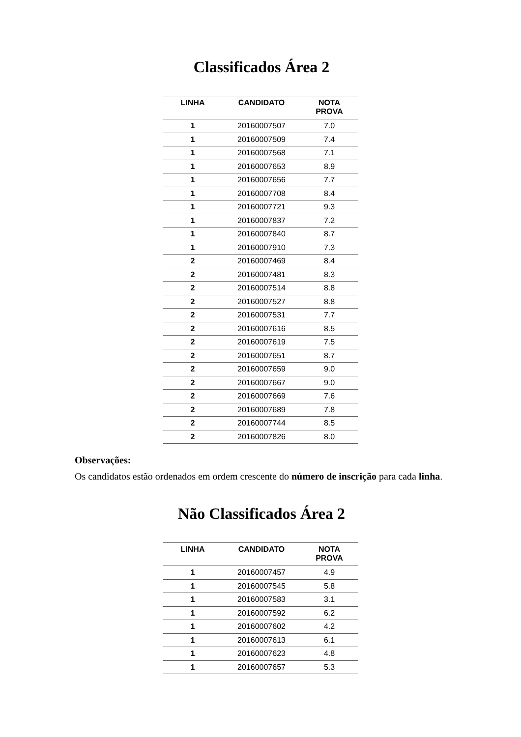Classificados Área 2
| LINHA | CANDIDATO | NOTA PROVA |
| --- | --- | --- |
| 1 | 20160007507 | 7.0 |
| 1 | 20160007509 | 7.4 |
| 1 | 20160007568 | 7.1 |
| 1 | 20160007653 | 8.9 |
| 1 | 20160007656 | 7.7 |
| 1 | 20160007708 | 8.4 |
| 1 | 20160007721 | 9.3 |
| 1 | 20160007837 | 7.2 |
| 1 | 20160007840 | 8.7 |
| 1 | 20160007910 | 7.3 |
| 2 | 20160007469 | 8.4 |
| 2 | 20160007481 | 8.3 |
| 2 | 20160007514 | 8.8 |
| 2 | 20160007527 | 8.8 |
| 2 | 20160007531 | 7.7 |
| 2 | 20160007616 | 8.5 |
| 2 | 20160007619 | 7.5 |
| 2 | 20160007651 | 8.7 |
| 2 | 20160007659 | 9.0 |
| 2 | 20160007667 | 9.0 |
| 2 | 20160007669 | 7.6 |
| 2 | 20160007689 | 7.8 |
| 2 | 20160007744 | 8.5 |
| 2 | 20160007826 | 8.0 |
Observações:
Os candidatos estão ordenados em ordem crescente do número de inscrição para cada linha.
Não Classificados Área 2
| LINHA | CANDIDATO | NOTA PROVA |
| --- | --- | --- |
| 1 | 20160007457 | 4.9 |
| 1 | 20160007545 | 5.8 |
| 1 | 20160007583 | 3.1 |
| 1 | 20160007592 | 6.2 |
| 1 | 20160007602 | 4.2 |
| 1 | 20160007613 | 6.1 |
| 1 | 20160007623 | 4.8 |
| 1 | 20160007657 | 5.3 |